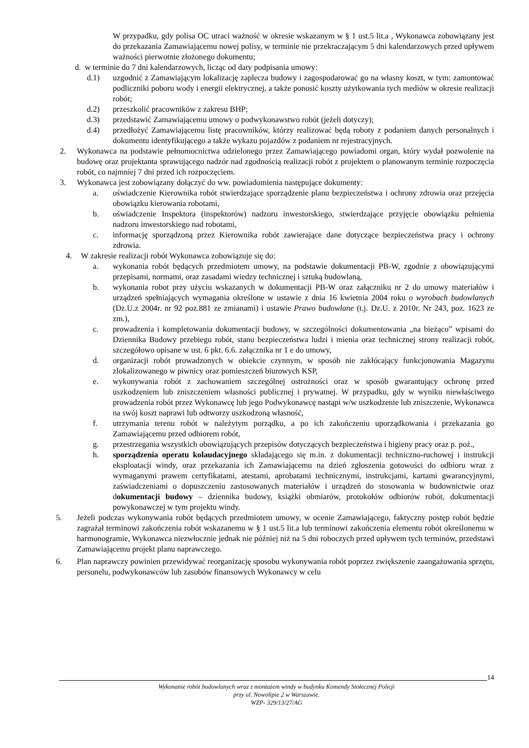W przypadku, gdy polisa OC utraci ważność w okresie wskazanym w § 1 ust.5 lit.a , Wykonawca zobowiązany jest do przekazania Zamawiającemu nowej polisy, w terminie nie przekraczającym 5 dni kalendarzowych przed upływem ważności pierwotnie złożonego dokumentu;
d. w terminie do 7 dni kalendarzowych, licząc od daty podpisania umowy:
d.1) uzgodnić z Zamawiającym lokalizację zaplecza budowy i zagospodarować go na własny koszt, w tym: zamontować podliczniki poboru wody i energii elektrycznej, a także ponosić koszty użytkowania tych mediów w okresie realizacji robót;
d.2) przeszkolić pracowników z zakresu BHP;
d.3) przedstawić Zamawiającemu umowy o podwykonawstwo robót (jeżeli dotyczy);
d.4) przedłożyć Zamawiającemu listę pracowników, którzy realizować będą roboty z podaniem danych personalnych i dokumentu identyfikującego a także wykazu pojazdów z podaniem nr rejestracyjnych.
2. Wykonawca na podstawie pełnomocnictwa udzielonego przez Zamawiającego powiadomi organ, który wydał pozwolenie na budowę oraz projektanta sprawującego nadzór nad zgodnością realizacji robót z projektem o planowanym terminie rozpoczęcia robót, co najmniej 7 dni przed ich rozpoczęciem.
3. Wykonawca jest zobowiązany dołączyć do ww. powiadomienia następujące dokumenty:
a. oświadczenie Kierownika robót stwierdzające sporządzenie planu bezpieczeństwa i ochrony zdrowia oraz przejęcia obowiązku kierowania robotami,
b. oświadczenie Inspektora (inspektorów) nadzoru inwestorskiego, stwierdzające przyjęcie obowiązku pełnienia nadzoru inwestorskiego nad robotami,
c. informację sporządzoną przez Kierownika robót zawierające dane dotyczące bezpieczeństwa pracy i ochrony zdrowia.
4. W zakresie realizacji robót Wykonawca zobowiązuje się do:
a. wykonania robót będących przedmiotem umowy, na podstawie dokumentacji PB-W, zgodnie z obowiązującymi przepisami, normami, oraz zasadami wiedzy technicznej i sztuką budowlaną,
b. wykonania robot przy użyciu wskazanych w dokumentacji PB-W oraz załączniku nr 2 do umowy materiałów i urządzeń spełniających wymagania określone w ustawie z dnia 16 kwietnia 2004 roku o wyrobach budowlanych (Dz.U.z 2004r. nr 92 poz.881 ze zmianami) i ustawie Prawo budowlane (t.j. Dz.U. z 2010r. Nr 243, poz. 1623 ze zm.),
c. prowadzenia i kompletowania dokumentacji budowy, w szczególności dokumentowania „na bieżąco” wpisami do Dziennika Budowy przebiegu robót, stanu bezpieczeństwa ludzi i mienia oraz technicznej strony realizacji robót, szczegółowo opisane w ust. 6 pkt. 6.6. załącznika nr 1 e do umowy,
d. organizacji robót prowadzonych w obiekcie czynnym, w sposób nie zakłócający funkcjonowania Magazynu zlokalizowanego w piwnicy oraz pomieszczeń biurowych KSP,
e. wykonywania robót z zachowaniem szczególnej ostrożności oraz w sposób gwarantujący ochronę przed uszkodzeniem lub zniszczeniem własności publicznej i prywatnej. W przypadku, gdy w wyniku niewłaściwego prowadzenia robót przez Wykonawcę lub jego Podwykonawcę nastąpi w/w uszkodzenie lub zniszczenie, Wykonawca na swój koszt naprawi lub odtworzy uszkodzoną własność,
f. utrzymania terenu robót w należytym porządku, a po ich zakończeniu uporządkowania i przekazania go Zamawiającemu przed odbiorem robót,
g. przestrzegania wszystkich obowiązujących przepisów dotyczących bezpieczeństwa i higieny pracy oraz p. poż.,
h. sporządzenia operatu kolaudacyjnego składającego się m.in. z dokumentacji techniczno-ruchowej i instrukcji eksploatacji windy, oraz przekazania ich Zamawiającemu na dzień zgłoszenia gotowości do odbioru wraz z wymaganymi prawem certyfikatami, atestami, aprobatami technicznymi, instrukcjami, kartami gwarancyjnymi, zaświadczeniami o dopuszczeniu zastosowanych materiałów i urządzeń do stosowania w budownictwie oraz dokumentacji budowy – dziennika budowy, książki obmiarów, protokołów odbiorów robót, dokumentacji powykonawczej w tym projektu windy.
5. Jeżeli podczas wykonywania robót będących przedmiotem umowy, w ocenie Zamawiającego, faktyczny postęp robót będzie zagrażał terminowi zakończenia robót wskazanemu w § 1 ust.5 lit.a lub terminowi zakończenia elementu robót określonemu w harmonogramie, Wykonawca niezwłocznie jednak nie później niż na 5 dni roboczych przed upływem tych terminów, przedstawi Zamawiającemu projekt planu naprawczego.
6. Plan naprawczy powinien przewidywać reorganizację sposobu wykonywania robót poprzez zwiększenie zaangażowania sprzętu, personelu, podwykonawców lub zasobów finansowych Wykonawcy w celu
14
Wykonanie robót budowlanych wraz z montażem windy w budynku Komendy Stołecznej Policji
przy ul. Nowolipie 2 w Warszawie.
WZP- 329/13/27/AG